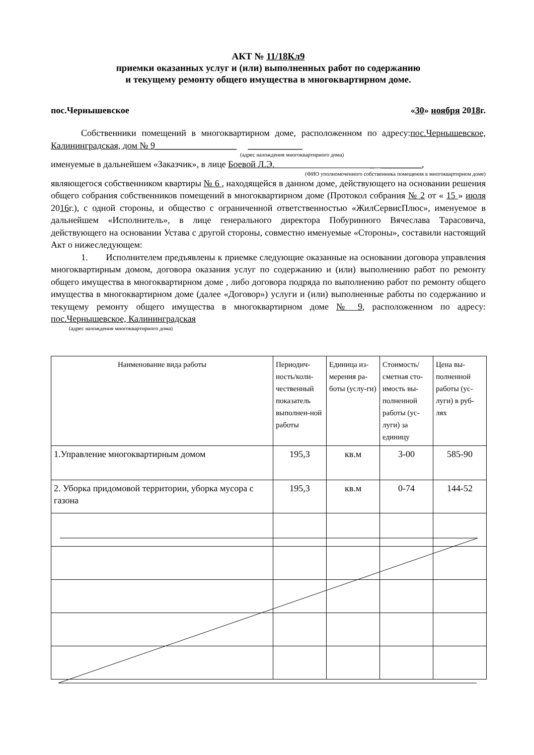АКТ № 11/18Кл9
приемки оказанных услуг и (или) выполненных работ по содержанию
и текущему ремонту общего имущества в многоквартирном доме.
пос.Чернышевское «30» ноября 2018г.
Собственники помещений в многоквартирном доме, расположенном по адресу:пос.Чернышевское, Калининградская, дом № 9__________________ ____________
(адрес нахождения многоквартирного дома)
именуемые в дальнейшем «Заказчик», в лице Боевой Л.Э. _ _________,
(ФИО уполномоченного собственника помещения в многоквартирном доме)
являющегося собственником квартиры № 6 , находящейся в данном доме, действующего на основании решения общего собрания собственников помещений в многоквартирном доме (Протокол собрания № 2 от « 15 » июля 2016г.), с одной стороны, и общество с ограниченной ответственностью «ЖилСервисПлюс», именуемое в дальнейшем «Исполнитель», в лице генерального директора Побуринного Вячеслава Тарасовича, действующего на основании Устава с другой стороны, совместно именуемые «Стороны», составили настоящий Акт о нижеследующем:
1. Исполнителем предъявлены к приемке следующие оказанные на основании договора управления многоквартирным домом, договора оказания услуг по содержанию и (или) выполнению работ по ремонту общего имущества в многоквартирном доме , либо договора подряда по выполнению работ по ремонту общего имущества в многоквартирном доме (далее «Договор») услуги и (или) выполненные работы по содержанию и текущему ремонту общего имущества в многоквартирном доме № 9, расположенном по адресу: пос.Чернышевское, Калининградская
(адрес нахождения многоквартирного дома)
| Наименование вида работы | Периодич-ность/коли-чественный показатель выполнен-ной работы | Единица из-мерения ра-боты (услу-ги) | Стоимость/ сметная сто-имость вы-полненной работы (ус-луги) за единицу | Цена вы-полненной работы (ус-луги) в руб-лях |
| 1.Управление многоквартирным домом | 195,3 | кв.м | 3-00 | 585-90 |
| 2. Уборка придомовой территории, уборка мусора с газона | 195,3 | кв.м | 0-74 | 144-52 |